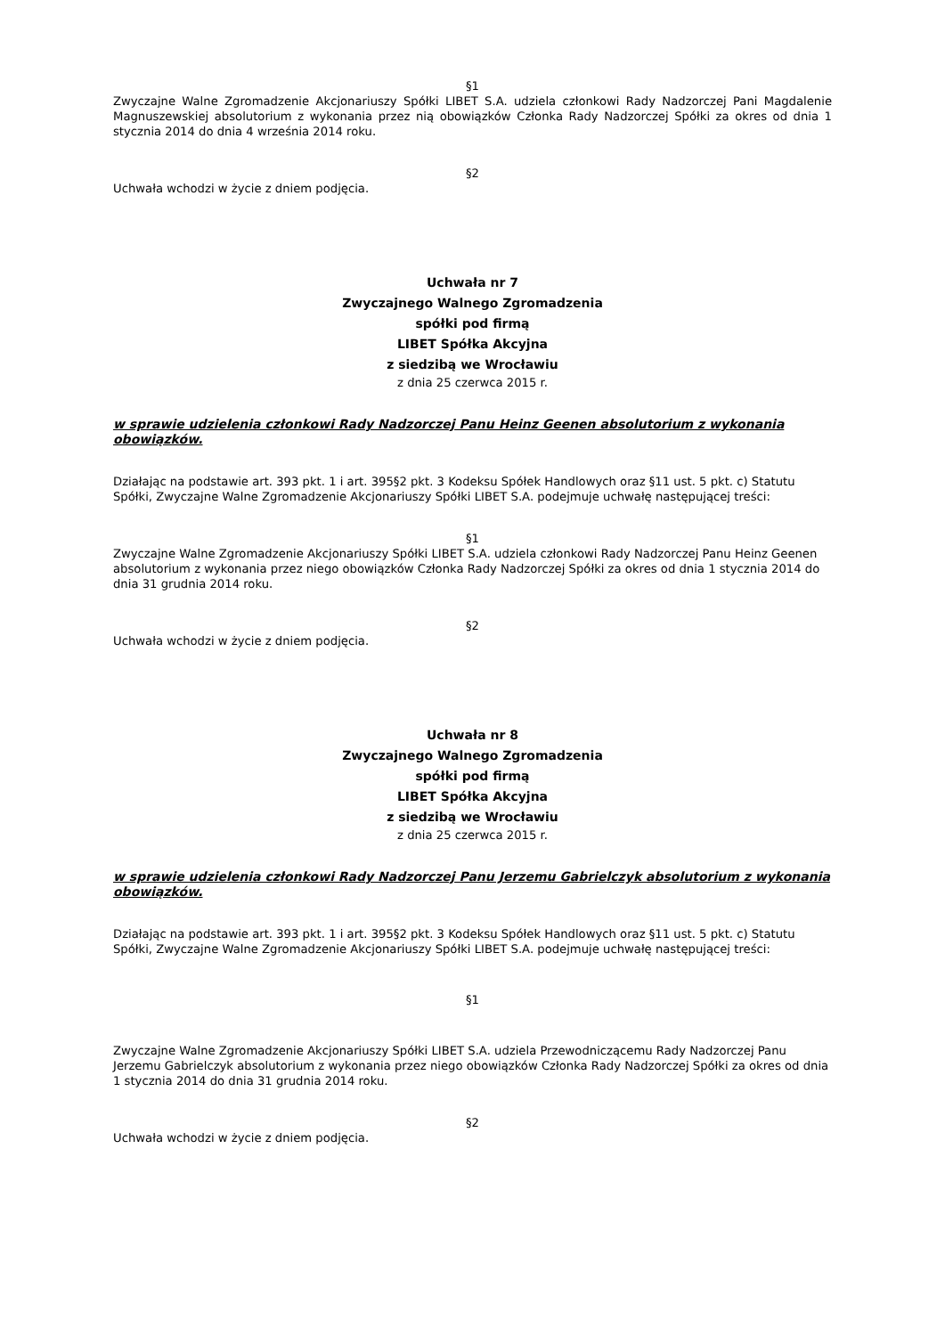§1
Zwyczajne Walne Zgromadzenie Akcjonariuszy Spółki LIBET S.A. udziela członkowi Rady Nadzorczej Pani Magdalenie Magnuszewskiej absolutorium z wykonania przez nią obowiązków Członka Rady Nadzorczej Spółki za okres od dnia 1 stycznia 2014 do dnia 4 września 2014 roku.
§2
Uchwała wchodzi w życie z dniem podjęcia.
Uchwała nr 7
Zwyczajnego Walnego Zgromadzenia
spółki pod firmą
LIBET Spółka Akcyjna
z siedzibą we Wrocławiu
z dnia 25 czerwca 2015 r.
w sprawie udzielenia członkowi Rady Nadzorczej Panu Heinz Geenen absolutorium z wykonania obowiązków.
Działając na podstawie art. 393 pkt. 1 i art. 395§2 pkt. 3 Kodeksu Spółek Handlowych oraz §11 ust. 5 pkt. c) Statutu Spółki, Zwyczajne Walne Zgromadzenie Akcjonariuszy Spółki LIBET S.A. podejmuje uchwałę następującej treści:
§1
Zwyczajne Walne Zgromadzenie Akcjonariuszy Spółki LIBET S.A. udziela członkowi Rady Nadzorczej Panu Heinz Geenen absolutorium z wykonania przez niego obowiązków Członka Rady Nadzorczej Spółki za okres od dnia 1 stycznia 2014 do dnia 31 grudnia 2014 roku.
§2
Uchwała wchodzi w życie z dniem podjęcia.
Uchwała nr 8
Zwyczajnego Walnego Zgromadzenia
spółki pod firmą
LIBET Spółka Akcyjna
z siedzibą we Wrocławiu
z dnia 25 czerwca 2015 r.
w sprawie udzielenia członkowi Rady Nadzorczej Panu Jerzemu Gabrielczyk absolutorium z wykonania obowiązków.
Działając na podstawie art. 393 pkt. 1 i art. 395§2 pkt. 3 Kodeksu Spółek Handlowych oraz §11 ust. 5 pkt. c) Statutu Spółki, Zwyczajne Walne Zgromadzenie Akcjonariuszy Spółki LIBET S.A. podejmuje uchwałę następującej treści:
§1
Zwyczajne Walne Zgromadzenie Akcjonariuszy Spółki LIBET S.A. udziela Przewodniczącemu Rady Nadzorczej Panu Jerzemu Gabrielczyk absolutorium z wykonania przez niego obowiązków Członka Rady Nadzorczej Spółki za okres od dnia 1 stycznia 2014 do dnia 31 grudnia 2014 roku.
§2
Uchwała wchodzi w życie z dniem podjęcia.